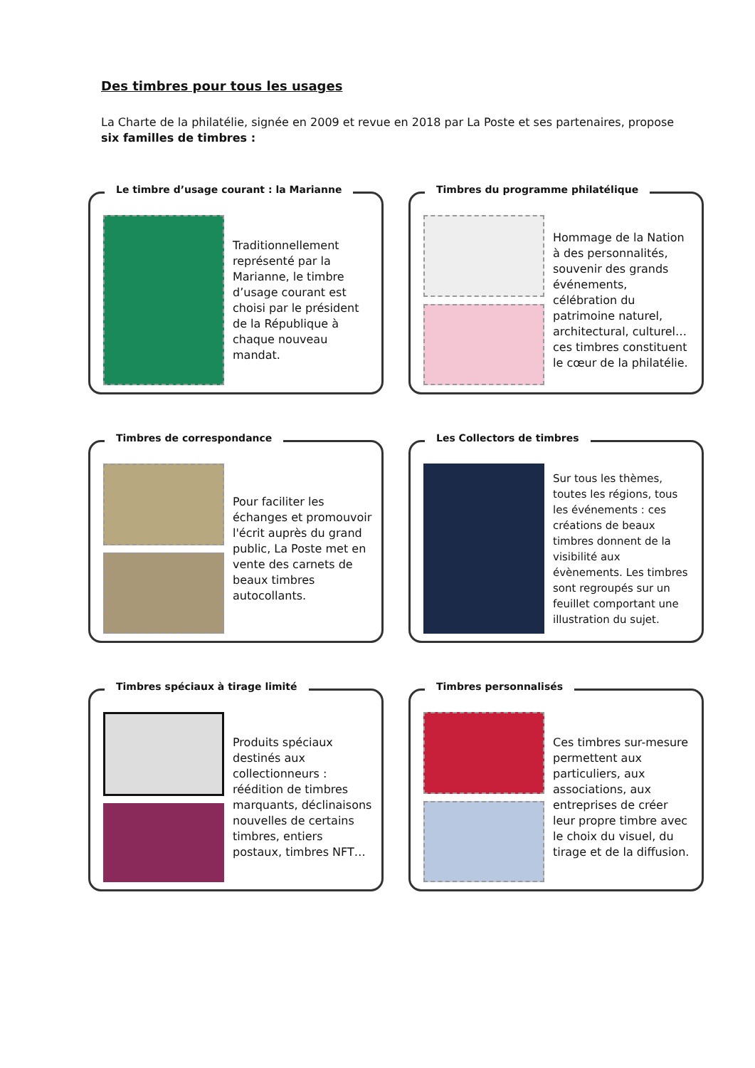Des timbres pour tous les usages
La Charte de la philatélie, signée en 2009 et revue en 2018 par La Poste et ses partenaires, propose six familles de timbres :
Le timbre d’usage courant : la Marianne
Traditionnellement représenté par la Marianne, le timbre d’usage courant est choisi par le président de la République à chaque nouveau mandat.
Timbres du programme philatélique
Hommage de la Nation à des personnalités, souvenir des grands événements, célébration du patrimoine naturel, architectural, culturel… ces timbres constituent le cœur de la philatélie.
Timbres de correspondance
Pour faciliter les échanges et promouvoir l'écrit auprès du grand public, La Poste met en vente des carnets de beaux timbres autocollants.
Les Collectors de timbres
Sur tous les thèmes, toutes les régions, tous les événements : ces créations de beaux timbres donnent de la visibilité aux évènements. Les timbres sont regroupés sur un feuillet comportant une illustration du sujet.
Timbres spéciaux à tirage limité
Produits spéciaux destinés aux collectionneurs : réédition de timbres marquants, déclinaisons nouvelles de certains timbres, entiers postaux, timbres NFT…
Timbres personnalisés
Ces timbres sur-mesure permettent aux particuliers, aux associations, aux entreprises de créer leur propre timbre avec le choix du visuel, du tirage et de la diffusion.